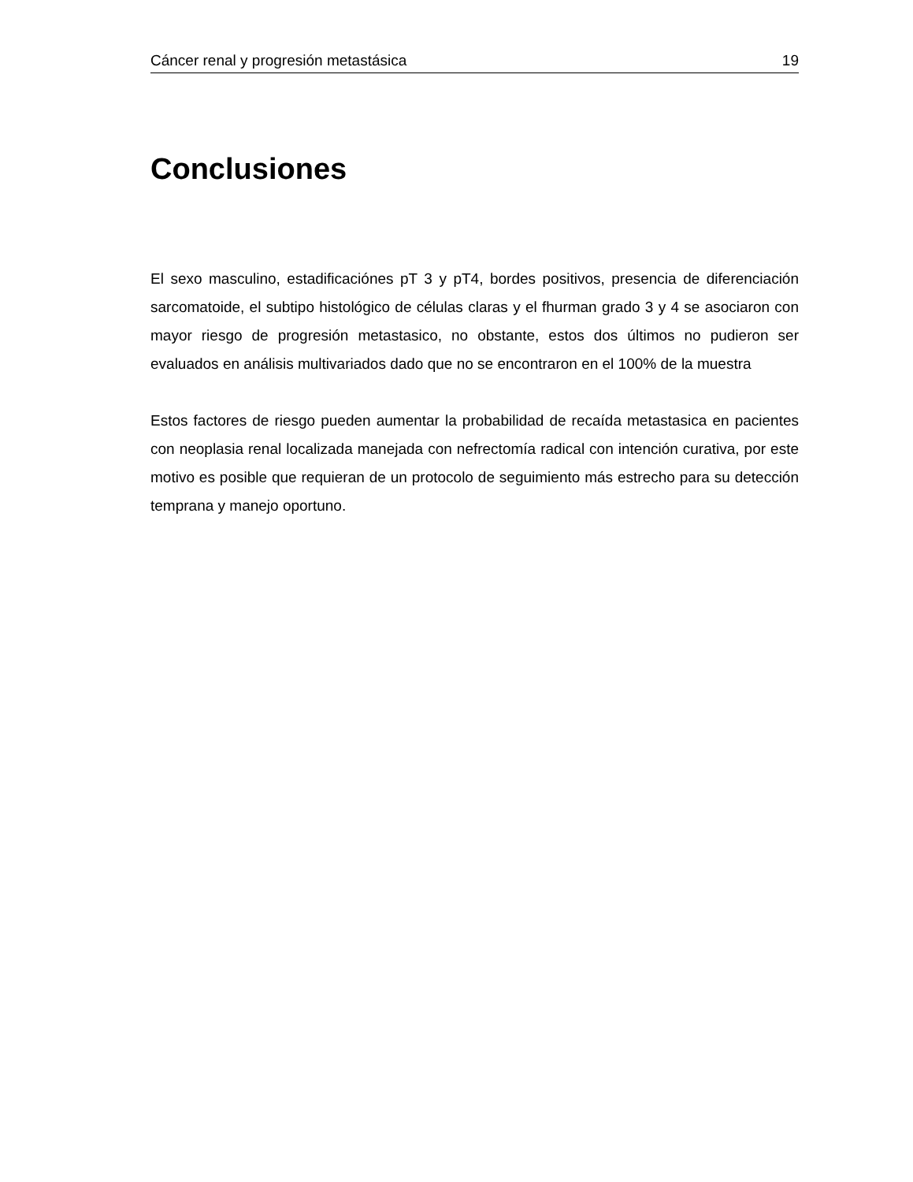Cáncer renal y progresión metastásica 19
Conclusiones
El sexo masculino, estadificaciónes pT 3 y pT4, bordes positivos, presencia de diferenciación sarcomatoide, el subtipo histológico de células claras y el fhurman grado 3 y 4 se asociaron con mayor riesgo de progresión metastasico, no obstante, estos dos últimos no pudieron ser evaluados en análisis multivariados dado que no se encontraron en el 100% de la muestra
Estos factores de riesgo pueden aumentar la probabilidad de recaída metastasica en pacientes con neoplasia renal localizada manejada con nefrectomía radical con intención curativa, por este motivo es posible que requieran de un protocolo de seguimiento más estrecho para su detección temprana y manejo oportuno.